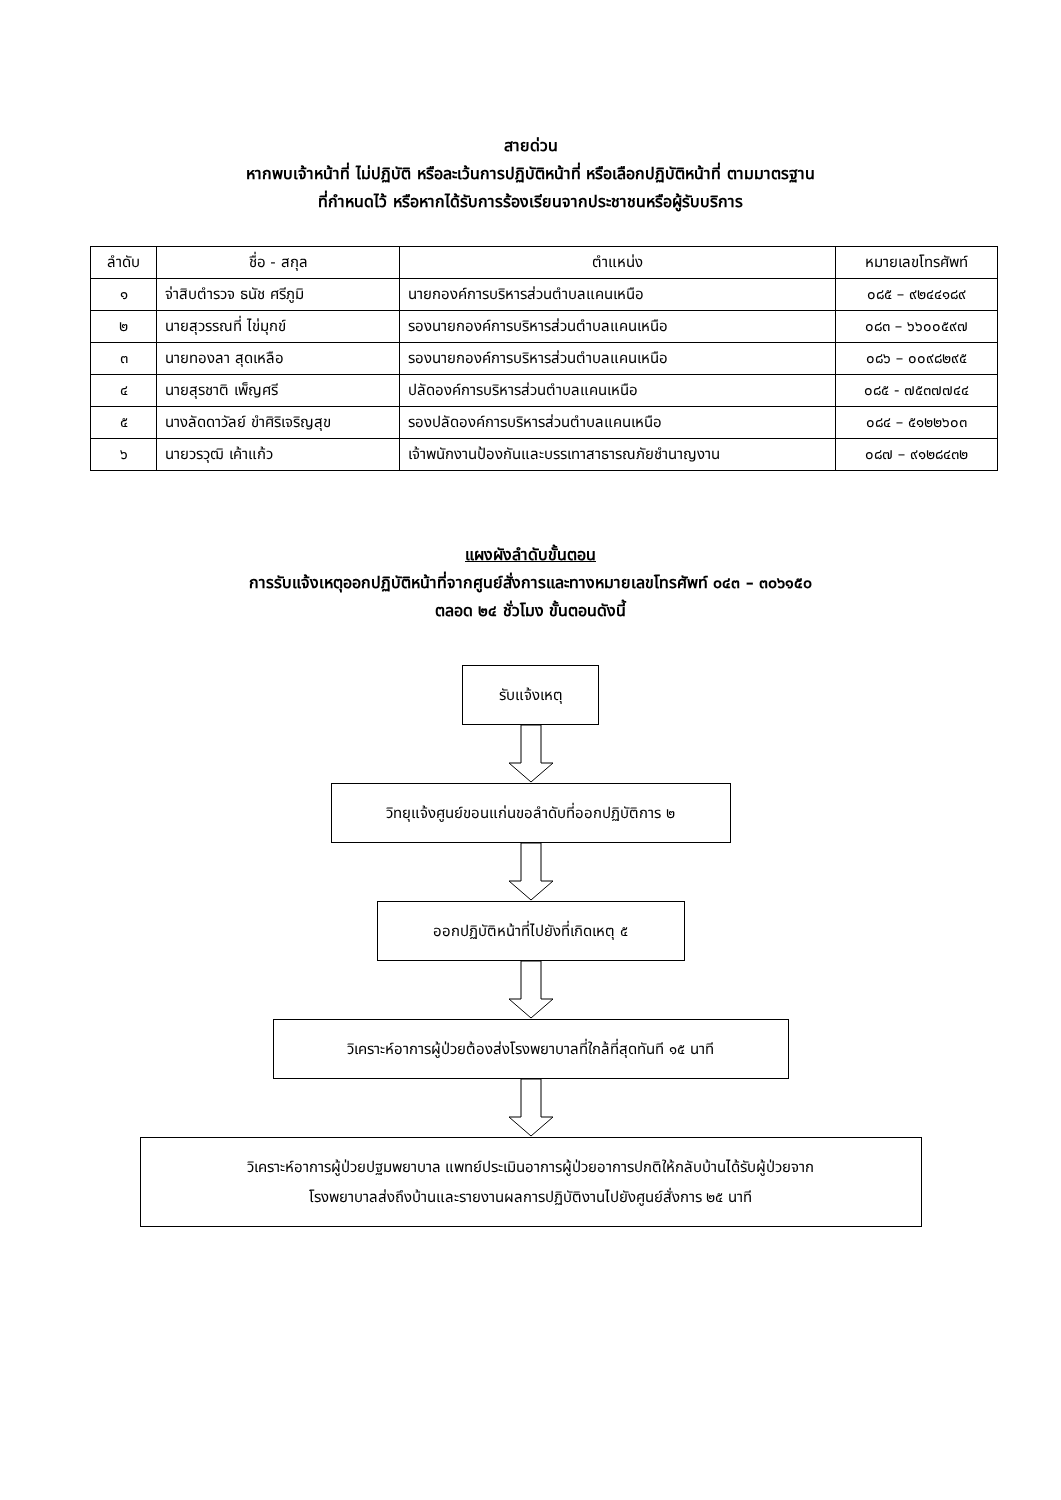สายด่วน
หากพบเจ้าหน้าที่ ไม่ปฏิบัติ หรือละเว้นการปฏิบัติหน้าที่ หรือเลือกปฏิบัติหน้าที่ ตามมาตรฐาน
ที่กำหนดไว้ หรือหากได้รับการร้องเรียนจากประชาชนหรือผู้รับบริการ
| ลำดับ | ชื่อ - สกุล | ตำแหน่ง | หมายเลขโทรศัพท์ |
| --- | --- | --- | --- |
| ๑ | จ่าสิบตำรวจ ธนัช ศรีภูมิ | นายกองค์การบริหารส่วนตำบลแคนเหนือ | ๐๘๕ – ๙๒๔๔๑๘๙ |
| ๒ | นายสุวรรณที่ ไข่มุกข์ | รองนายกองค์การบริหารส่วนตำบลแคนเหนือ | ๐๘๓ – ๖๖๐๐๕๙๗ |
| ๓ | นายทองลา สุดเหลือ | รองนายกองค์การบริหารส่วนตำบลแคนเหนือ | ๐๘๖ – ๐๐๙๘๒๙๕ |
| ๔ | นายสุรชาติ เพ็ญศรี | ปลัดองค์การบริหารส่วนตำบลแคนเหนือ | ๐๘๕ - ๗๕๓๗๗๔๔ |
| ๕ | นางลัดดาวัลย์ ขำศิริเจริญสุข | รองปลัดองค์การบริหารส่วนตำบลแคนเหนือ | ๐๘๔ – ๕๑๒๒๖๐๓ |
| ๖ | นายวรวุฒิ เค้าแก้ว | เจ้าพนักงานป้องกันและบรรเทาสาธารณภัยชำนาญงาน | ๐๘๗ – ๙๑๒๘๔๓๒ |
แผงผังลำดับขั้นตอน
การรับแจ้งเหตุออกปฏิบัติหน้าที่จากศูนย์สั่งการและทางหมายเลขโทรศัพท์ ๐๔๓ – ๓๐๖๑๕๐
ตลอด ๒๔ ชั่วโมง ขั้นตอนดังนี้
รับแจ้งเหตุ
วิทยุแจ้งศูนย์ขอนแก่นขอลำดับที่ออกปฏิบัติการ ๒
ออกปฏิบัติหน้าที่ไปยังที่เกิดเหตุ ๕
วิเคราะห์อาการผู้ป่วยต้องส่งโรงพยาบาลที่ใกล้ที่สุดทันที ๑๕ นาที
วิเคราะห์อาการผู้ป่วยปฐมพยาบาล แพทย์ประเมินอาการผู้ป่วยอาการปกติให้กลับบ้านได้รับผู้ป่วยจาก
โรงพยาบาลส่งถึงบ้านและรายงานผลการปฏิบัติงานไปยังศูนย์สั่งการ ๒๕ นาที